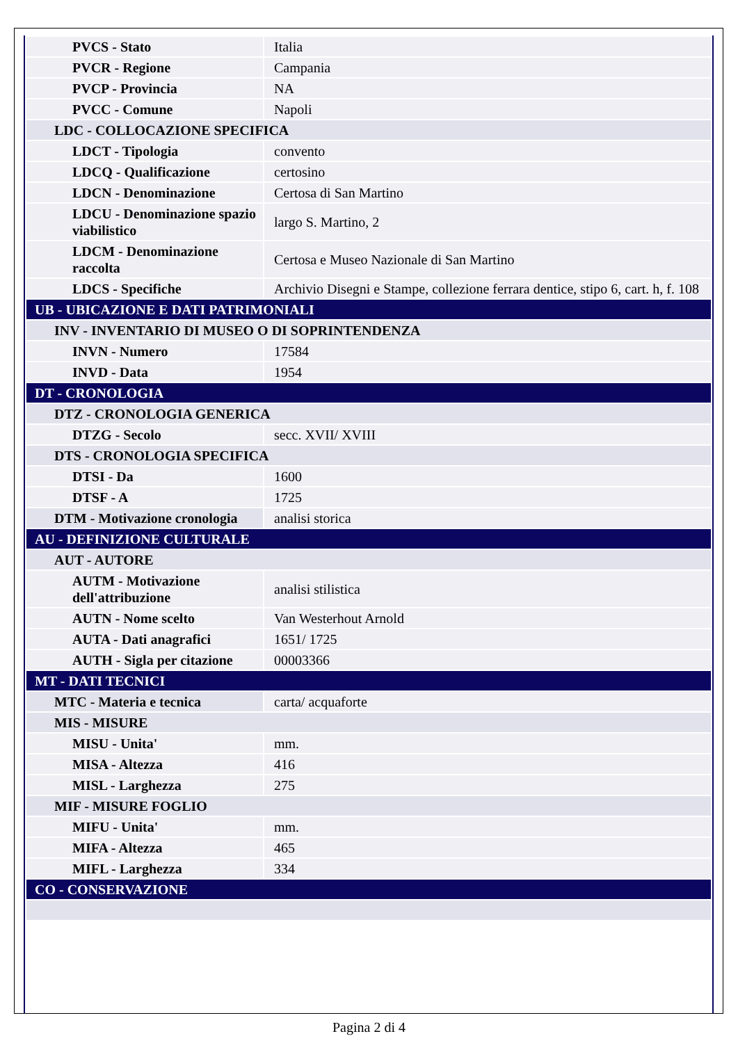| PVCS - Stato | Italia |
| PVCR - Regione | Campania |
| PVCP - Provincia | NA |
| PVCC - Comune | Napoli |
| LDC - COLLOCAZIONE SPECIFICA | |
| LDCT - Tipologia | convento |
| LDCQ - Qualificazione | certosino |
| LDCN - Denominazione | Certosa di San Martino |
| LDCU - Denominazione spazio viabilistico | largo S. Martino, 2 |
| LDCM - Denominazione raccolta | Certosa e Museo Nazionale di San Martino |
| LDCS - Specifiche | Archivio Disegni e Stampe, collezione ferrara dentice, stipo 6, cart. h, f. 108 |
| UB - UBICAZIONE E DATI PATRIMONIALI | |
| INV - INVENTARIO DI MUSEO O DI SOPRINTENDENZA | |
| INVN - Numero | 17584 |
| INVD - Data | 1954 |
| DT - CRONOLOGIA | |
| DTZ - CRONOLOGIA GENERICA | |
| DTZG - Secolo | secc. XVII/ XVIII |
| DTS - CRONOLOGIA SPECIFICA | |
| DTSI - Da | 1600 |
| DTSF - A | 1725 |
| DTM - Motivazione cronologia | analisi storica |
| AU - DEFINIZIONE CULTURALE | |
| AUT - AUTORE | |
| AUTM - Motivazione dell'attribuzione | analisi stilistica |
| AUTN - Nome scelto | Van Westerhout Arnold |
| AUTA - Dati anagrafici | 1651/ 1725 |
| AUTH - Sigla per citazione | 00003366 |
| MT - DATI TECNICI | |
| MTC - Materia e tecnica | carta/ acquaforte |
| MIS - MISURE | |
| MISU - Unita' | mm. |
| MISA - Altezza | 416 |
| MISL - Larghezza | 275 |
| MIF - MISURE FOGLIO | |
| MIFU - Unita' | mm. |
| MIFA - Altezza | 465 |
| MIFL - Larghezza | 334 |
| CO - CONSERVAZIONE | |
Pagina 2 di 4